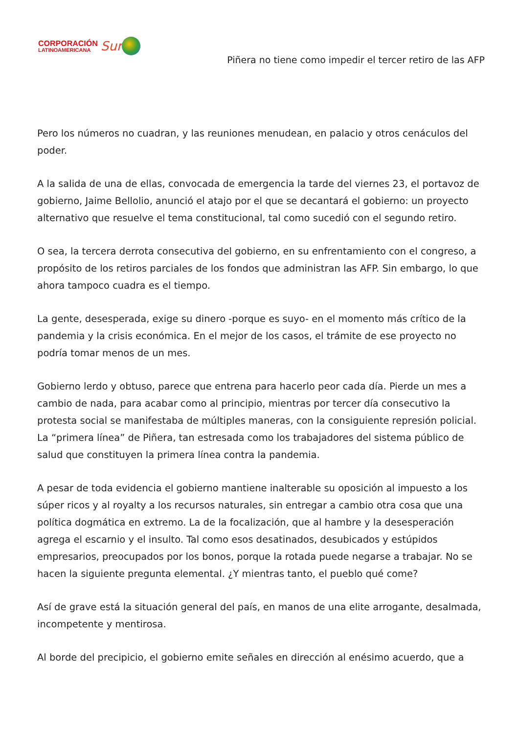CORPORACIÓN
LATINOAMERICANA
Sur
Piñera no tiene como impedir el tercer retiro de las AFP
Pero los números no cuadran, y las reuniones menudean, en palacio y otros cenáculos del poder.
A la salida de una de ellas, convocada de emergencia la tarde del viernes 23, el portavoz de gobierno, Jaime Bellolio, anunció el atajo por el que se decantará el gobierno: un proyecto alternativo que resuelve el tema constitucional, tal como sucedió con el segundo retiro.
O sea, la tercera derrota consecutiva del gobierno, en su enfrentamiento con el congreso, a propósito de los retiros parciales de los fondos que administran las AFP. Sin embargo, lo que ahora tampoco cuadra es el tiempo.
La gente, desesperada, exige su dinero -porque es suyo- en el momento más crítico de la pandemia y la crisis económica. En el mejor de los casos, el trámite de ese proyecto no podría tomar menos de un mes.
Gobierno lerdo y obtuso, parece que entrena para hacerlo peor cada día. Pierde un mes a cambio de nada, para acabar como al principio, mientras por tercer día consecutivo la protesta social se manifestaba de múltiples maneras, con la consiguiente represión policial. La “primera línea” de Piñera, tan estresada como los trabajadores del sistema público de salud que constituyen la primera línea contra la pandemia.
A pesar de toda evidencia el gobierno mantiene inalterable su oposición al impuesto a los súper ricos y al royalty a los recursos naturales, sin entregar a cambio otra cosa que una política dogmática en extremo. La de la focalización, que al hambre y la desesperación agrega el escarnio y el insulto. Tal como esos desatinados, desubicados y estúpidos empresarios, preocupados por los bonos, porque la rotada puede negarse a trabajar. No se hacen la siguiente pregunta elemental. ¿Y mientras tanto, el pueblo qué come?
Así de grave está la situación general del país, en manos de una elite arrogante, desalmada, incompetente y mentirosa.
Al borde del precipicio, el gobierno emite señales en dirección al enésimo acuerdo, que a